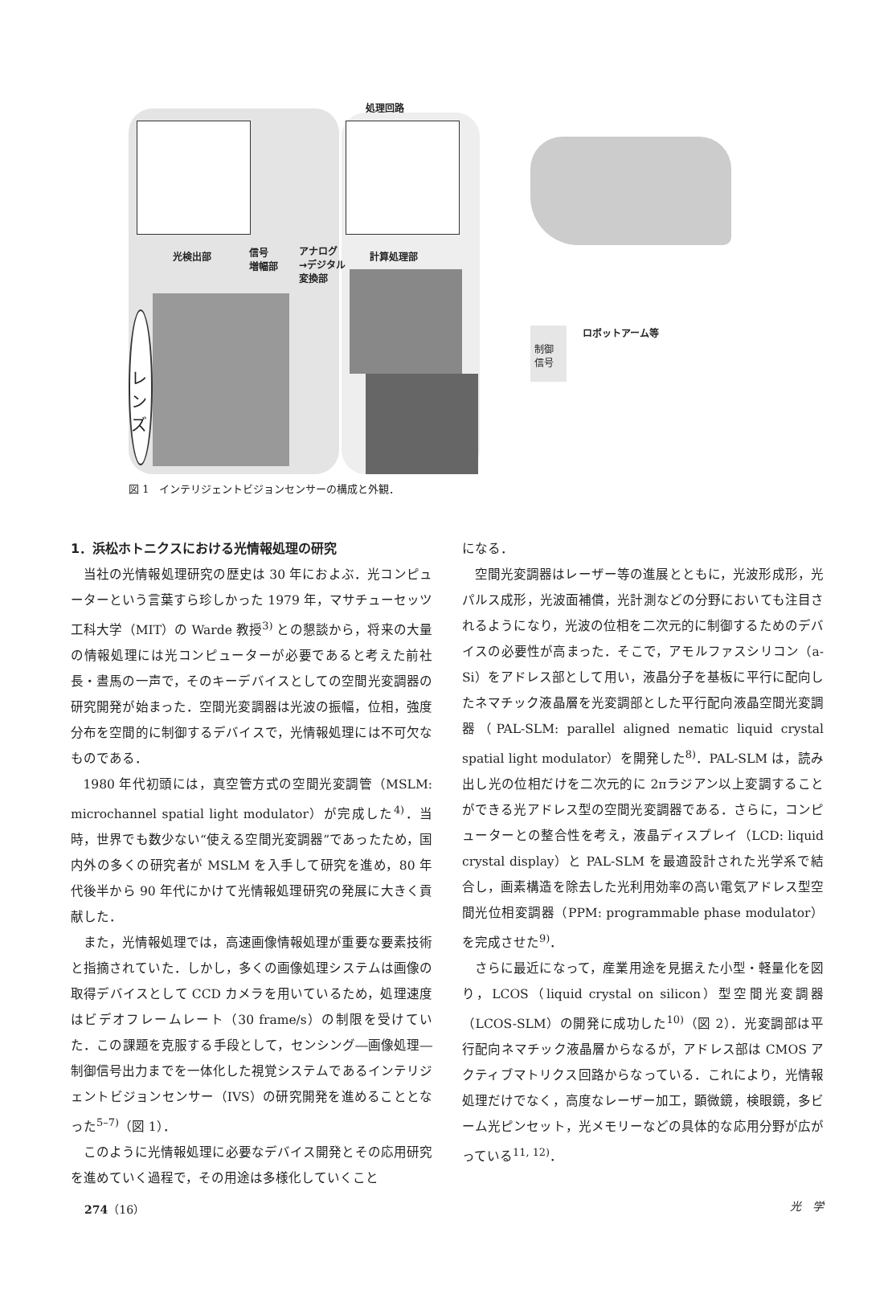処理回路
光検出部
信号
増幅部
アナログ
→デジタル
変換部
計算処理部
レンズ
制御
信号
ロボットアーム等
図 1　インテリジェントビジョンセンサーの構成と外観．
1．浜松ホトニクスにおける光情報処理の研究
当社の光情報処理研究の歴史は 30 年におよぶ．光コンピューターという言葉すら珍しかった 1979 年，マサチューセッツ工科大学（MIT）の Warde 教授<sup>3)</sup> との懇談から，将来の大量の情報処理には光コンピューターが必要であると考えた前社長・晝馬の一声で，そのキーデバイスとしての空間光変調器の研究開発が始まった．空間光変調器は光波の振幅，位相，強度分布を空間的に制御するデバイスで，光情報処理には不可欠なものである．
1980 年代初頭には，真空管方式の空間光変調管（MSLM: microchannel spatial light modulator）が完成した<sup>4)</sup>．当時，世界でも数少ない“使える空間光変調器”であったため，国内外の多くの研究者が MSLM を入手して研究を進め，80 年代後半から 90 年代にかけて光情報処理研究の発展に大きく貢献した．
また，光情報処理では，高速画像情報処理が重要な要素技術と指摘されていた．しかし，多くの画像処理システムは画像の取得デバイスとして CCD カメラを用いているため，処理速度はビデオフレームレート（30 frame/s）の制限を受けていた．この課題を克服する手段として，センシング―画像処理―制御信号出力までを一体化した視覚システムであるインテリジェントビジョンセンサー（IVS）の研究開発を進めることとなった<sup>5–7)</sup>（図 1）．
このように光情報処理に必要なデバイス開発とその応用研究を進めていく過程で，その用途は多様化していくこと
になる．
空間光変調器はレーザー等の進展とともに，光波形成形，光パルス成形，光波面補償，光計測などの分野においても注目されるようになり，光波の位相を二次元的に制御するためのデバイスの必要性が高まった．そこで，アモルファスシリコン（a-Si）をアドレス部として用い，液晶分子を基板に平行に配向したネマチック液晶層を光変調部とした平行配向液晶空間光変調器（PAL-SLM: parallel aligned nematic liquid crystal spatial light modulator）を開発した<sup>8)</sup>．PAL-SLM は，読み出し光の位相だけを二次元的に 2πラジアン以上変調することができる光アドレス型の空間光変調器である．さらに，コンピューターとの整合性を考え，液晶ディスプレイ（LCD: liquid crystal display）と PAL-SLM を最適設計された光学系で結合し，画素構造を除去した光利用効率の高い電気アドレス型空間光位相変調器（PPM: programmable phase modulator）を完成させた<sup>9)</sup>．
さらに最近になって，産業用途を見据えた小型・軽量化を図り，LCOS（liquid crystal on silicon）型空間光変調器（LCOS-SLM）の開発に成功した<sup>10)</sup>（図 2）．光変調部は平行配向ネマチック液晶層からなるが，アドレス部は CMOS アクティブマトリクス回路からなっている．これにより，光情報処理だけでなく，高度なレーザー加工，顕微鏡，検眼鏡，多ビーム光ピンセット，光メモリーなどの具体的な応用分野が広がっている<sup>11, 12)</sup>．
274（16） 光　学